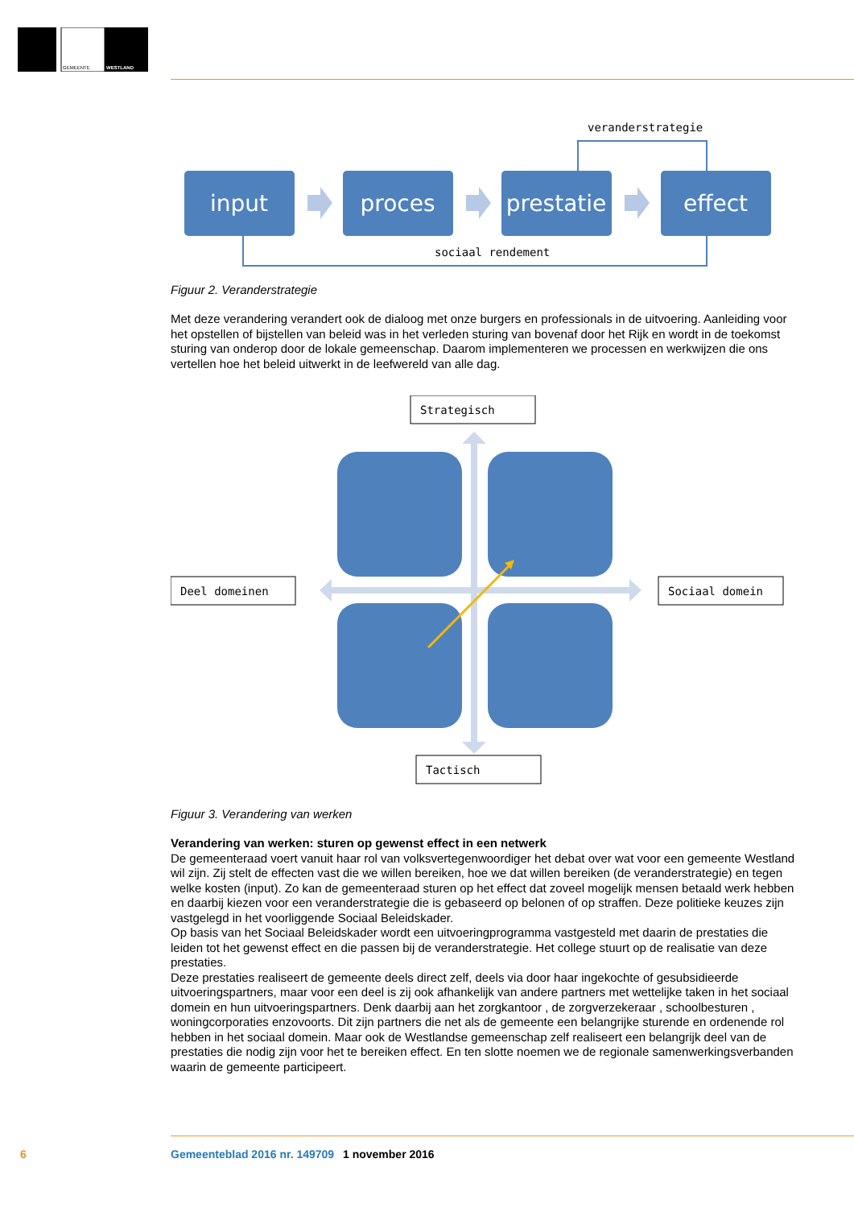GEMEENTE
WESTLAND
veranderstrategie
sociaal rendement
input
proces
prestatie
effect
Figuur 2. Veranderstrategie
Met deze verandering verandert ook de dialoog met onze burgers en professionals in de uitvoering. Aanleiding voor het opstellen of bijstellen van beleid was in het verleden sturing van bovenaf door het Rijk en wordt in de toekomst sturing van onderop door de lokale gemeenschap. Daarom implementeren we processen en werkwijzen die ons vertellen hoe het beleid uitwerkt in de leefwereld van alle dag.
Strategisch
Deel domeinen
Sociaal domein
Tactisch
Figuur 3. Verandering van werken
Verandering van werken: sturen op gewenst effect in een netwerk
De gemeenteraad voert vanuit haar rol van volksvertegenwoordiger het debat over wat voor een gemeente Westland wil zijn. Zij stelt de effecten vast die we willen bereiken, hoe we dat willen bereiken (de veranderstrategie) en tegen welke kosten (input). Zo kan de gemeenteraad sturen op het effect dat zoveel mogelijk mensen betaald werk hebben en daarbij kiezen voor een veranderstrategie die is gebaseerd op belonen of op straffen. Deze politieke keuzes zijn vastgelegd in het voorliggende Sociaal Beleidskader.
Op basis van het Sociaal Beleidskader wordt een uitvoeringprogramma vastgesteld met daarin de prestaties die leiden tot het gewenst effect en die passen bij de veranderstrategie. Het college stuurt op de realisatie van deze prestaties.
Deze prestaties realiseert de gemeente deels direct zelf, deels via door haar ingekochte of gesubsidieerde uitvoeringspartners, maar voor een deel is zij ook afhankelijk van andere partners met wettelijke taken in het sociaal domein en hun uitvoeringspartners. Denk daarbij aan het zorgkantoor , de zorgverzekeraar , schoolbesturen , woningcorporaties enzovoorts. Dit zijn partners die net als de gemeente een belangrijke sturende en ordenende rol hebben in het sociaal domein. Maar ook de Westlandse gemeenschap zelf realiseert een belangrijk deel van de prestaties die nodig zijn voor het te bereiken effect. En ten slotte noemen we de regionale samenwerkingsverbanden waarin de gemeente participeert.
6 Gemeenteblad 2016 nr. 149709 1 november 2016